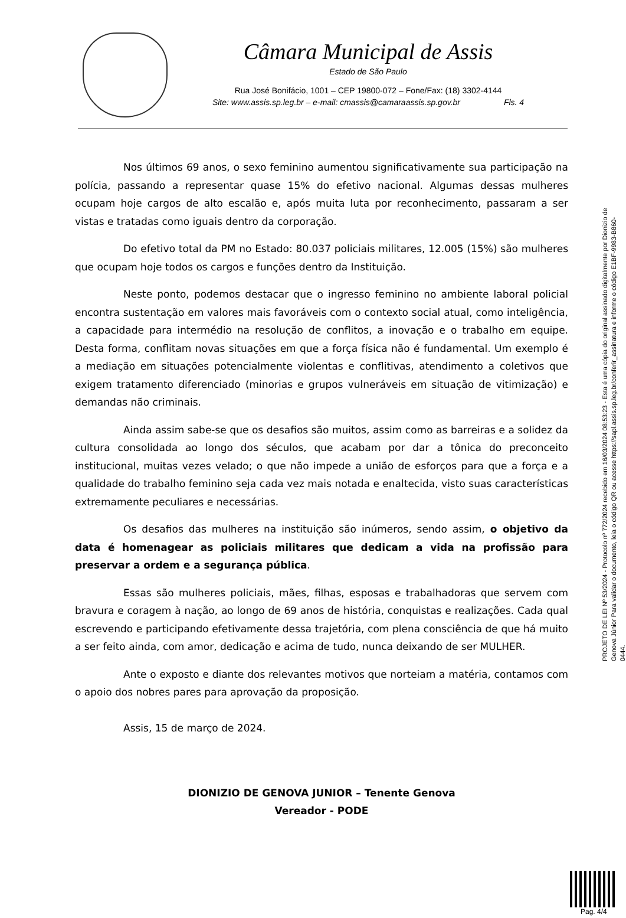Câmara Municipal de Assis
Estado de São Paulo
Rua José Bonifácio, 1001 – CEP 19800-072 – Fone/Fax: (18) 3302-4144
Site: www.assis.sp.leg.br – e-mail: cmassis@camaraassis.sp.gov.br Fls. 4
Nos últimos 69 anos, o sexo feminino aumentou significativamente sua participação na polícia, passando a representar quase 15% do efetivo nacional. Algumas dessas mulheres ocupam hoje cargos de alto escalão e, após muita luta por reconhecimento, passaram a ser vistas e tratadas como iguais dentro da corporação.
Do efetivo total da PM no Estado: 80.037 policiais militares, 12.005 (15%) são mulheres que ocupam hoje todos os cargos e funções dentro da Instituição.
Neste ponto, podemos destacar que o ingresso feminino no ambiente laboral policial encontra sustentação em valores mais favoráveis com o contexto social atual, como inteligência, a capacidade para intermédio na resolução de conflitos, a inovação e o trabalho em equipe. Desta forma, conflitam novas situações em que a força física não é fundamental. Um exemplo é a mediação em situações potencialmente violentas e conflitivas, atendimento a coletivos que exigem tratamento diferenciado (minorias e grupos vulneráveis em situação de vitimização) e demandas não criminais.
Ainda assim sabe-se que os desafios são muitos, assim como as barreiras e a solidez da cultura consolidada ao longo dos séculos, que acabam por dar a tônica do preconceito institucional, muitas vezes velado; o que não impede a união de esforços para que a força e a qualidade do trabalho feminino seja cada vez mais notada e enaltecida, visto suas características extremamente peculiares e necessárias.
Os desafios das mulheres na instituição são inúmeros, sendo assim, o objetivo da data é homenagear as policiais militares que dedicam a vida na profissão para preservar a ordem e a segurança pública.
Essas são mulheres policiais, mães, filhas, esposas e trabalhadoras que servem com bravura e coragem à nação, ao longo de 69 anos de história, conquistas e realizações. Cada qual escrevendo e participando efetivamente dessa trajetória, com plena consciência de que há muito a ser feito ainda, com amor, dedicação e acima de tudo, nunca deixando de ser MULHER.
Ante o exposto e diante dos relevantes motivos que norteiam a matéria, contamos com o apoio dos nobres pares para aprovação da proposição.
Assis, 15 de março de 2024.
DIONIZIO DE GENOVA JUNIOR – Tenente Genova
Vereador - PODE
PROJETO DE LEI Nº 53/2024 - Protocolo nº 772/2024 recebido em 16/03/2024 08:53:23 - Esta é uma cópia do original assinado digitalmente por Dionizio de Genova Júnior Para validar o documento, leia o código QR ou acesse https://sapl.assis.sp.leg.br/conferir_assinatura e informe o código E1BF-9983-B860-0444.
Pag. 4/4